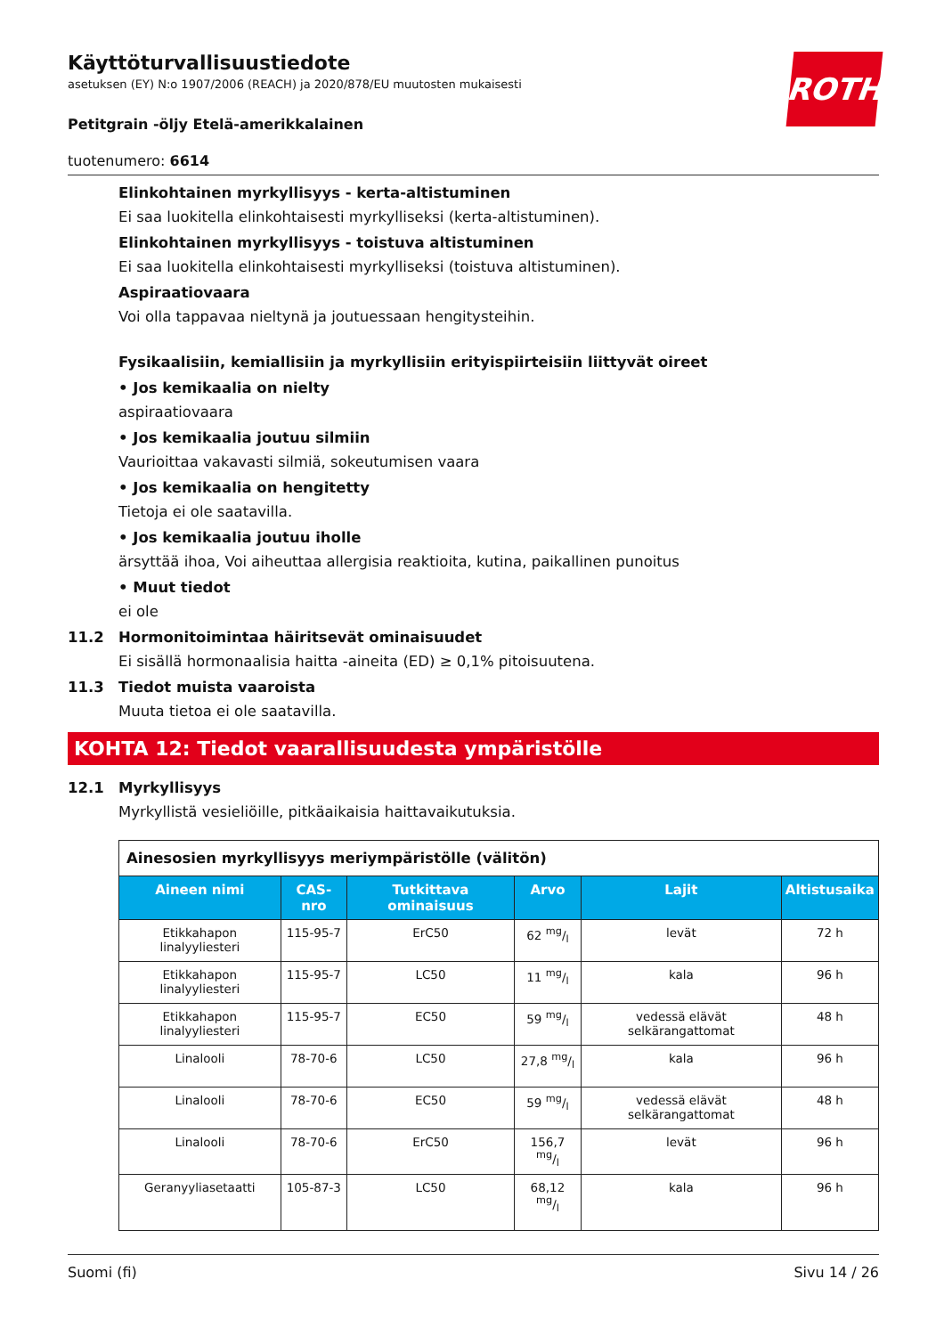Käyttöturvallisuustiedote
asetuksen (EY) N:o 1907/2006 (REACH) ja 2020/878/EU muutosten mukaisesti
ROTH
Petitgrain -öljy Etelä-amerikkalainen
tuotenumero: 6614
Elinkohtainen myrkyllisyys - kerta-altistuminen
Ei saa luokitella elinkohtaisesti myrkylliseksi (kerta-altistuminen).
Elinkohtainen myrkyllisyys - toistuva altistuminen
Ei saa luokitella elinkohtaisesti myrkylliseksi (toistuva altistuminen).
Aspiraatiovaara
Voi olla tappavaa nieltynä ja joutuessaan hengitysteihin.
Fysikaalisiin, kemiallisiin ja myrkyllisiin erityispiirteisiin liittyvät oireet
• Jos kemikaalia on nielty
aspiraatiovaara
• Jos kemikaalia joutuu silmiin
Vaurioittaa vakavasti silmiä, sokeutumisen vaara
• Jos kemikaalia on hengitetty
Tietoja ei ole saatavilla.
• Jos kemikaalia joutuu iholle
ärsyttää ihoa, Voi aiheuttaa allergisia reaktioita, kutina, paikallinen punoitus
• Muut tiedot
ei ole
11.2 Hormonitoimintaa häiritsevät ominaisuudet
Ei sisällä hormonaalisia haitta -aineita (ED) ≥ 0,1% pitoisuutena.
11.3 Tiedot muista vaaroista
Muuta tietoa ei ole saatavilla.
KOHTA 12: Tiedot vaarallisuudesta ympäristölle
12.1 Myrkyllisyys
Myrkyllistä vesieliöille, pitkäaikaisia haittavaikutuksia.
| Ainesosien myrkyllisyys meriympäristölle (välitön) | | | | | |
| Aineen nimi | CAS-nro | Tutkittava ominaisuus | Arvo | Lajit | Altistusaika |
| Etikkahapon linalyyliesteri | 115-95-7 | ErC50 | 62 mg/l | levät | 72 h |
| Etikkahapon linalyyliesteri | 115-95-7 | LC50 | 11 mg/l | kala | 96 h |
| Etikkahapon linalyyliesteri | 115-95-7 | EC50 | 59 mg/l | vedessä elävät selkärangattomat | 48 h |
| Linalooli | 78-70-6 | LC50 | 27,8 mg/l | kala | 96 h |
| Linalooli | 78-70-6 | EC50 | 59 mg/l | vedessä elävät selkärangattomat | 48 h |
| Linalooli | 78-70-6 | ErC50 | 156,7 mg/l | levät | 96 h |
| Geranyyliasetaatti | 105-87-3 | LC50 | 68,12 mg/l | kala | 96 h |
Suomi (fi) Sivu 14 / 26